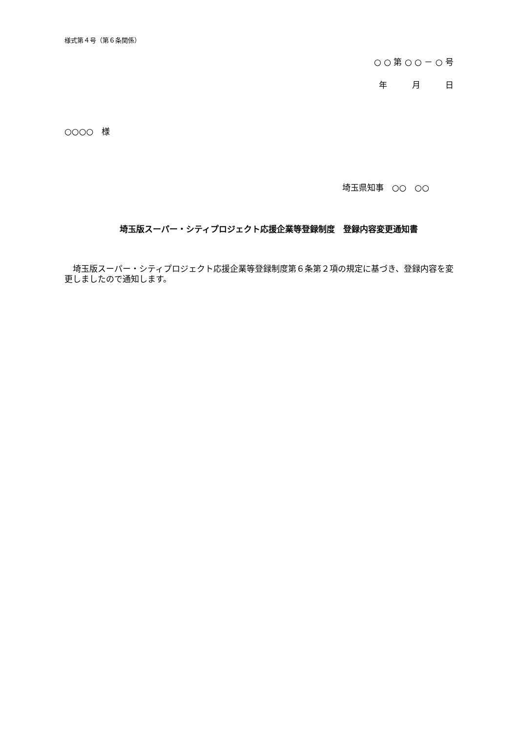様式第４号（第６条関係）
○ ○ 第 ○ ○ － ○ 号
年　　　月　　　日
○○○○　様
埼玉県知事　○○　○○
埼玉版スーパー・シティプロジェクト応援企業等登録制度　登録内容変更通知書
　埼玉版スーパー・シティプロジェクト応援企業等登録制度第６条第２項の規定に基づき、登録内容を変更しましたので通知します。